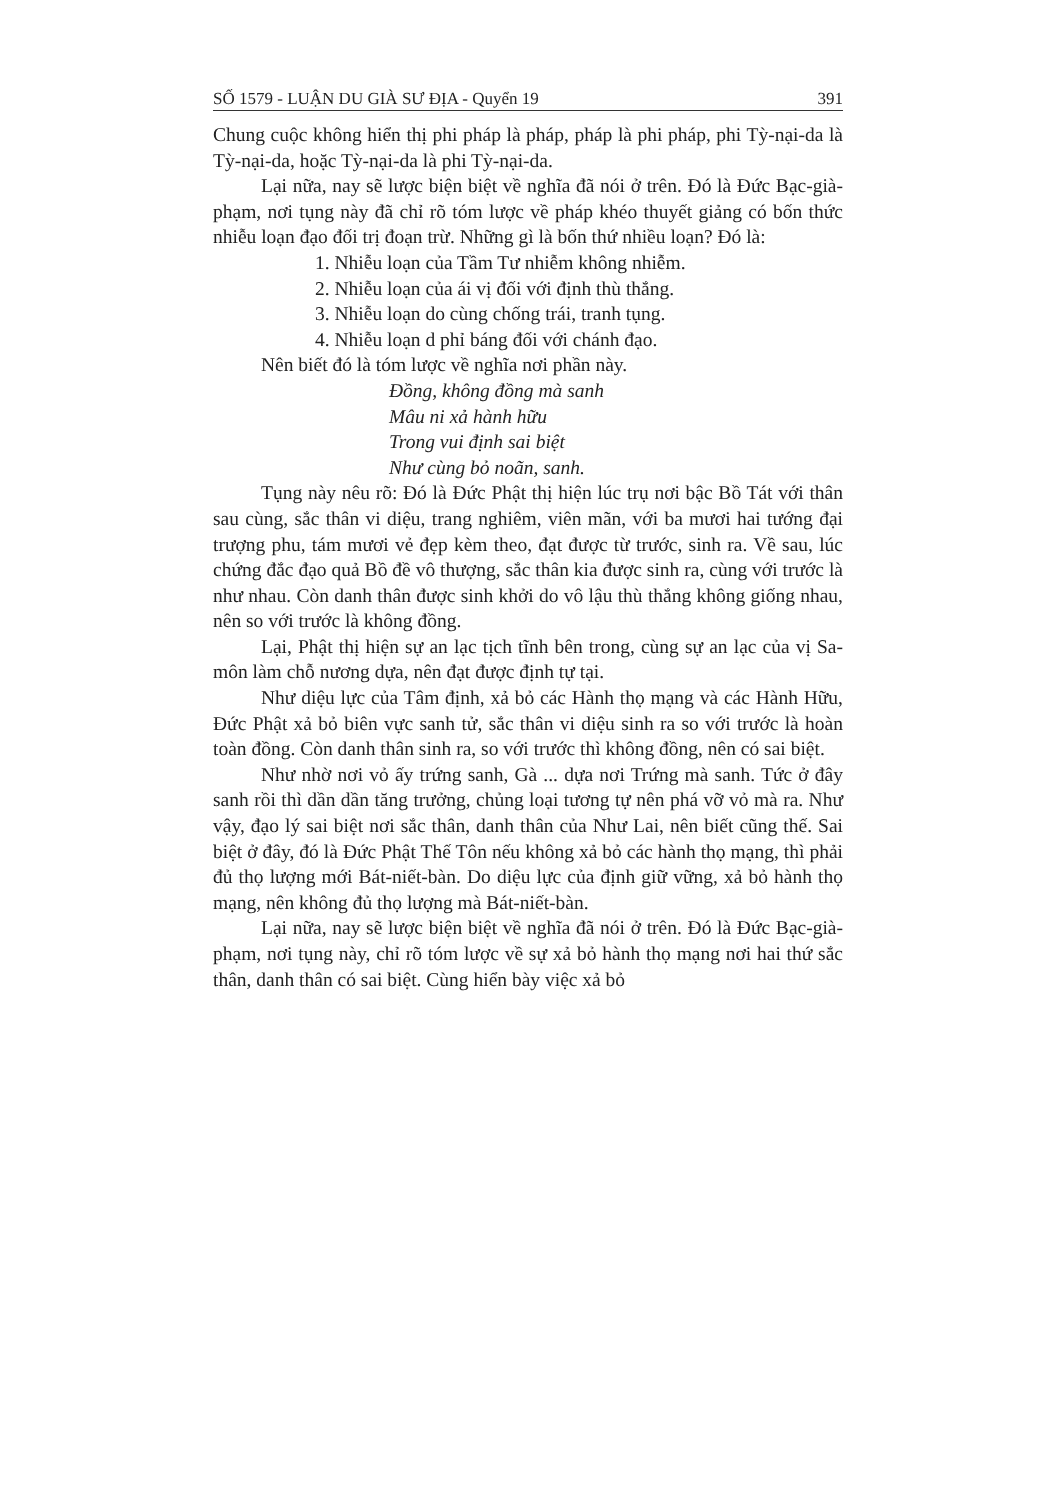SỐ 1579 - LUẬN DU GIÀ SƯ ĐỊA - Quyển 19 391
Chung cuộc không hiển thị phi pháp là pháp, pháp là phi pháp, phi Tỳ-nại-da là Tỳ-nại-da, hoặc Tỳ-nại-da là phi Tỳ-nại-da.
Lại nữa, nay sẽ lược biện biệt về nghĩa đã nói ở trên. Đó là Đức Bạc-già-phạm, nơi tụng này đã chỉ rõ tóm lược về pháp khéo thuyết giảng có bốn thức nhiễu loạn đạo đối trị đoạn trừ. Những gì là bốn thứ nhiều loạn? Đó là:
1. Nhiễu loạn của Tầm Tư nhiễm không nhiễm.
2. Nhiễu loạn của ái vị đối với định thù thắng.
3. Nhiễu loạn do cùng chống trái, tranh tụng.
4. Nhiễu loạn d phỉ báng đối với chánh đạo.
Nên biết đó là tóm lược về nghĩa nơi phần này.
Đồng, không đồng mà sanh
Mâu ni xả hành hữu
Trong vui định sai biệt
Như cùng bỏ noãn, sanh.
Tụng này nêu rõ: Đó là Đức Phật thị hiện lúc trụ nơi bậc Bồ Tát với thân sau cùng, sắc thân vi diệu, trang nghiêm, viên mãn, với ba mươi hai tướng đại trượng phu, tám mươi vẻ đẹp kèm theo, đạt được từ trước, sinh ra. Về sau, lúc chứng đắc đạo quả Bồ đề vô thượng, sắc thân kia được sinh ra, cùng với trước là như nhau. Còn danh thân được sinh khởi do vô lậu thù thắng không giống nhau, nên so với trước là không đồng.
Lại, Phật thị hiện sự an lạc tịch tĩnh bên trong, cùng sự an lạc của vị Sa-môn làm chỗ nương dựa, nên đạt được định tự tại.
Như diệu lực của Tâm định, xả bỏ các Hành thọ mạng và các Hành Hữu, Đức Phật xả bỏ biên vực sanh tử, sắc thân vi diệu sinh ra so với trước là hoàn toàn đồng. Còn danh thân sinh ra, so với trước thì không đồng, nên có sai biệt.
Như nhờ nơi vỏ ấy trứng sanh, Gà ... dựa nơi Trứng mà sanh. Tức ở đây sanh rồi thì dần dần tăng trưởng, chủng loại tương tự nên phá vỡ vỏ mà ra. Như vậy, đạo lý sai biệt nơi sắc thân, danh thân của Như Lai, nên biết cũng thế. Sai biệt ở đây, đó là Đức Phật Thế Tôn nếu không xả bỏ các hành thọ mạng, thì phải đủ thọ lượng mới Bát-niết-bàn. Do diệu lực của định giữ vững, xả bỏ hành thọ mạng, nên không đủ thọ lượng mà Bát-niết-bàn.
Lại nữa, nay sẽ lược biện biệt về nghĩa đã nói ở trên. Đó là Đức Bạc-già-phạm, nơi tụng này, chỉ rõ tóm lược về sự xả bỏ hành thọ mạng nơi hai thứ sắc thân, danh thân có sai biệt. Cùng hiển bày việc xả bỏ